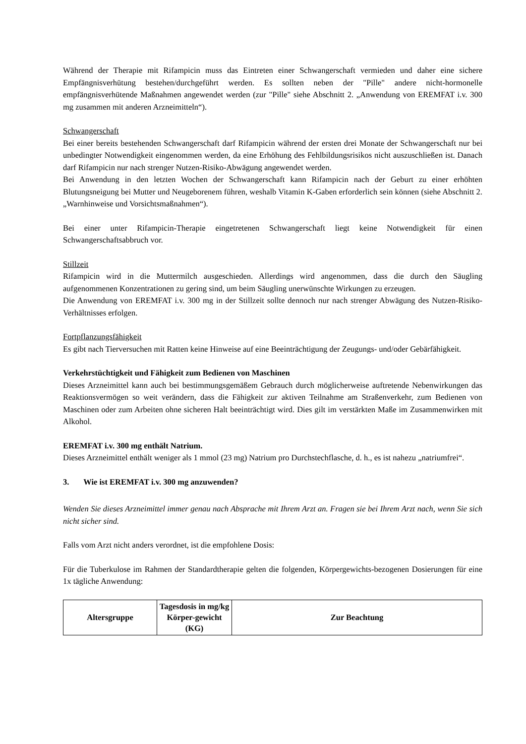Während der Therapie mit Rifampicin muss das Eintreten einer Schwangerschaft vermieden und daher eine sichere Empfängnisverhütung bestehen/durchgeführt werden. Es sollten neben der "Pille" andere nicht-hormonelle empfängnisverhütende Maßnahmen angewendet werden (zur "Pille" siehe Abschnitt 2. „Anwendung von EREMFAT i.v. 300 mg zusammen mit anderen Arzneimitteln“).
Schwangerschaft
Bei einer bereits bestehenden Schwangerschaft darf Rifampicin während der ersten drei Monate der Schwangerschaft nur bei unbedingter Notwendigkeit eingenommen werden, da eine Erhöhung des Fehlbildungsrisikos nicht auszuschließen ist. Danach darf Rifampicin nur nach strenger Nutzen-Risiko-Abwägung angewendet werden.
Bei Anwendung in den letzten Wochen der Schwangerschaft kann Rifampicin nach der Geburt zu einer erhöhten Blutungsneigung bei Mutter und Neugeborenem führen, weshalb Vitamin K-Gaben erforderlich sein können (siehe Abschnitt 2. „Warnhinweise und Vorsichtsmaßnahmen“).
Bei einer unter Rifampicin-Therapie eingetretenen Schwangerschaft liegt keine Notwendigkeit für einen Schwangerschaftsabbruch vor.
Stillzeit
Rifampicin wird in die Muttermilch ausgeschieden. Allerdings wird angenommen, dass die durch den Säugling aufgenommenen Konzentrationen zu gering sind, um beim Säugling unerwünschte Wirkungen zu erzeugen.
Die Anwendung von EREMFAT i.v. 300 mg in der Stillzeit sollte dennoch nur nach strenger Abwägung des Nutzen-Risiko-Verhältnisses erfolgen.
Fortpflanzungsfähigkeit
Es gibt nach Tierversuchen mit Ratten keine Hinweise auf eine Beeinträchtigung der Zeugungs- und/oder Gebärfähigkeit.
Verkehrstüchtigkeit und Fähigkeit zum Bedienen von Maschinen
Dieses Arzneimittel kann auch bei bestimmungsgemäßem Gebrauch durch möglicherweise auftretende Nebenwirkungen das Reaktionsvermögen so weit verändern, dass die Fähigkeit zur aktiven Teilnahme am Straßenverkehr, zum Bedienen von Maschinen oder zum Arbeiten ohne sicheren Halt beeinträchtigt wird. Dies gilt im verstärkten Maße im Zusammenwirken mit Alkohol.
EREMFAT i.v. 300 mg enthält Natrium.
Dieses Arzneimittel enthält weniger als 1 mmol (23 mg) Natrium pro Durchstechflasche, d. h., es ist nahezu „natriumfrei“.
3. Wie ist EREMFAT i.v. 300 mg anzuwenden?
Wenden Sie dieses Arzneimittel immer genau nach Absprache mit Ihrem Arzt an. Fragen sie bei Ihrem Arzt nach, wenn Sie sich nicht sicher sind.
Falls vom Arzt nicht anders verordnet, ist die empfohlene Dosis:
Für die Tuberkulose im Rahmen der Standardtherapie gelten die folgenden, Körpergewichts-bezogenen Dosierungen für eine 1x tägliche Anwendung:
| Altersgruppe | Tagesdosis in mg/kg Körper-gewicht (KG) | Zur Beachtung |
| --- | --- | --- |